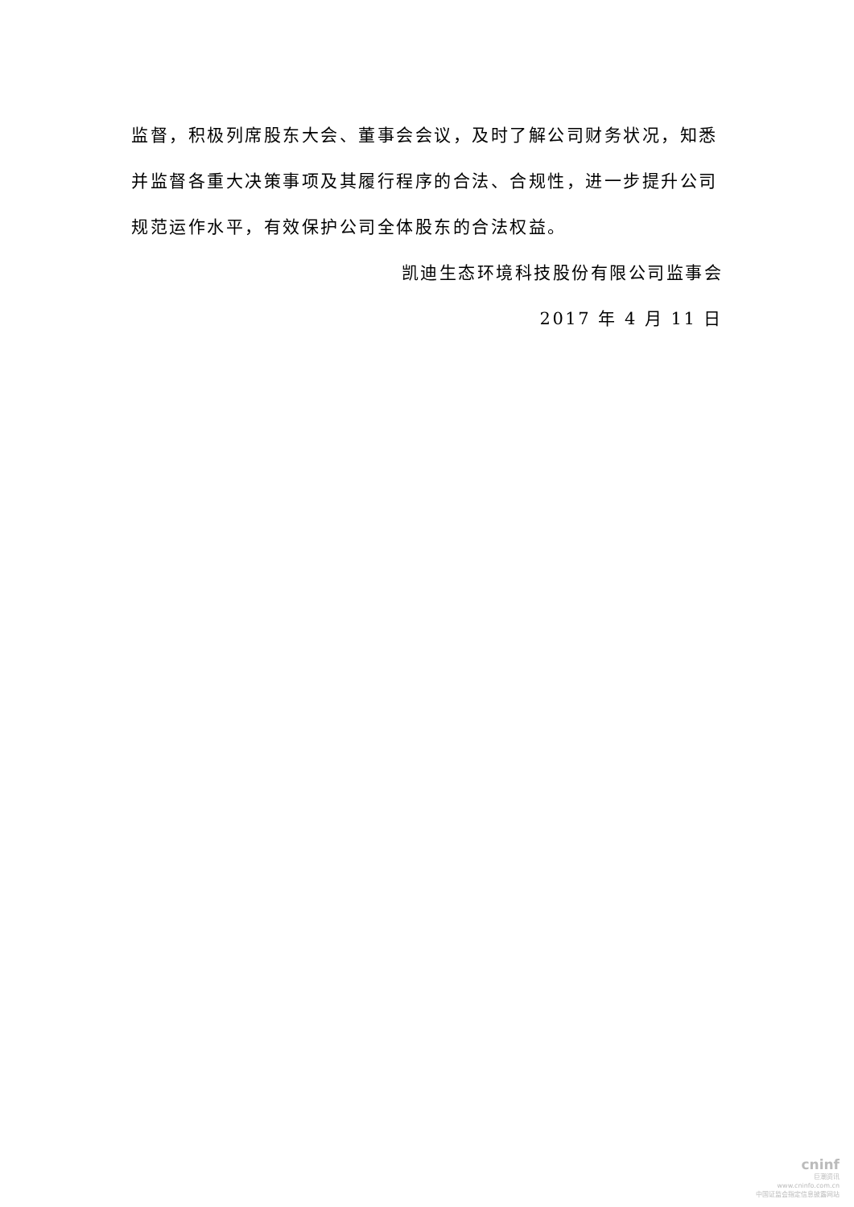监督，积极列席股东大会、董事会会议，及时了解公司财务状况，知悉并监督各重大决策事项及其履行程序的合法、合规性，进一步提升公司规范运作水平，有效保护公司全体股东的合法权益。
凯迪生态环境科技股份有限公司监事会
2017 年 4 月 11 日
cninf
巨潮资讯
www.cninfo.com.cn
中国证监会指定信息披露网站